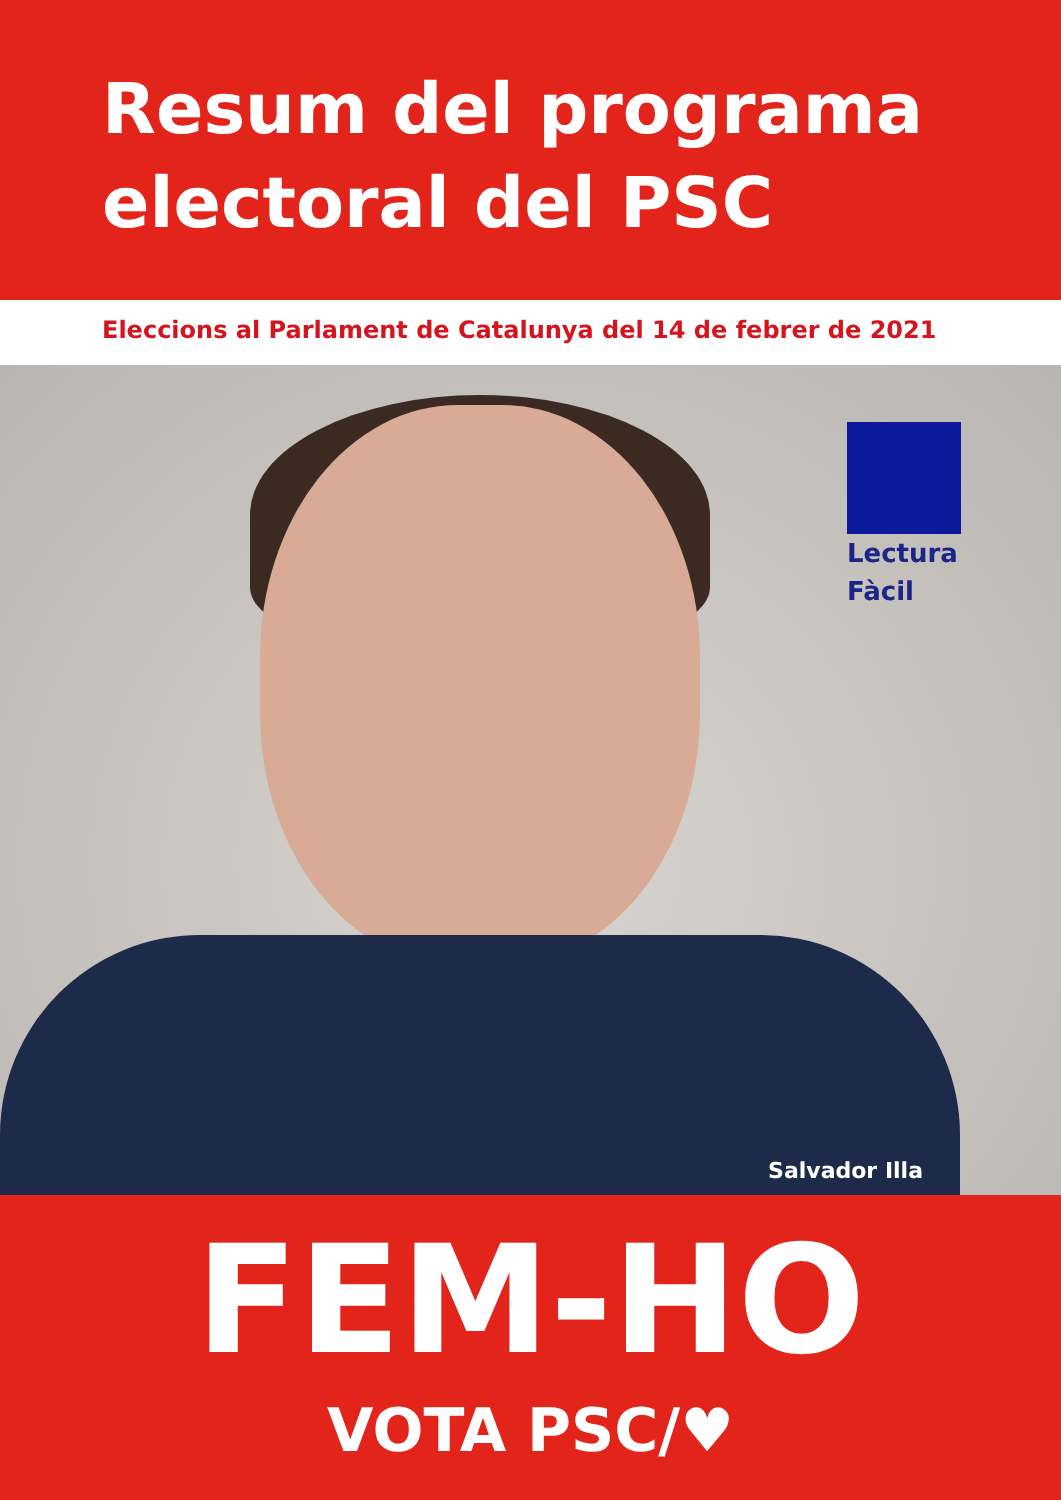Resum del programa electoral del PSC
Eleccions al Parlament de Catalunya del 14 de febrer de 2021
Lectura Fàcil
Salvador Illa
FEM-HO
VOTA PSC/♥